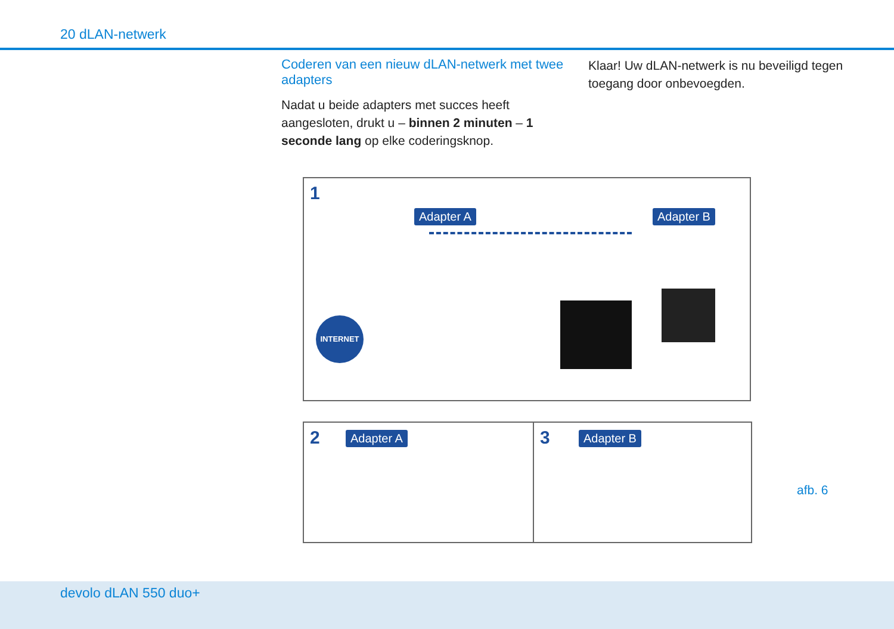20 dLAN-netwerk
Coderen van een nieuw dLAN-netwerk met twee adapters
Nadat u beide adapters met succes heeft aangesloten, drukt u – binnen 2 minuten – 1 seconde lang op elke coderingsknop.
Klaar! Uw dLAN-netwerk is nu beveiligd tegen toegang door onbevoegden.
1
Adapter A Adapter B
INTERNET
2 Adapter A
3 Adapter B
afb. 6
devolo dLAN 550 duo+